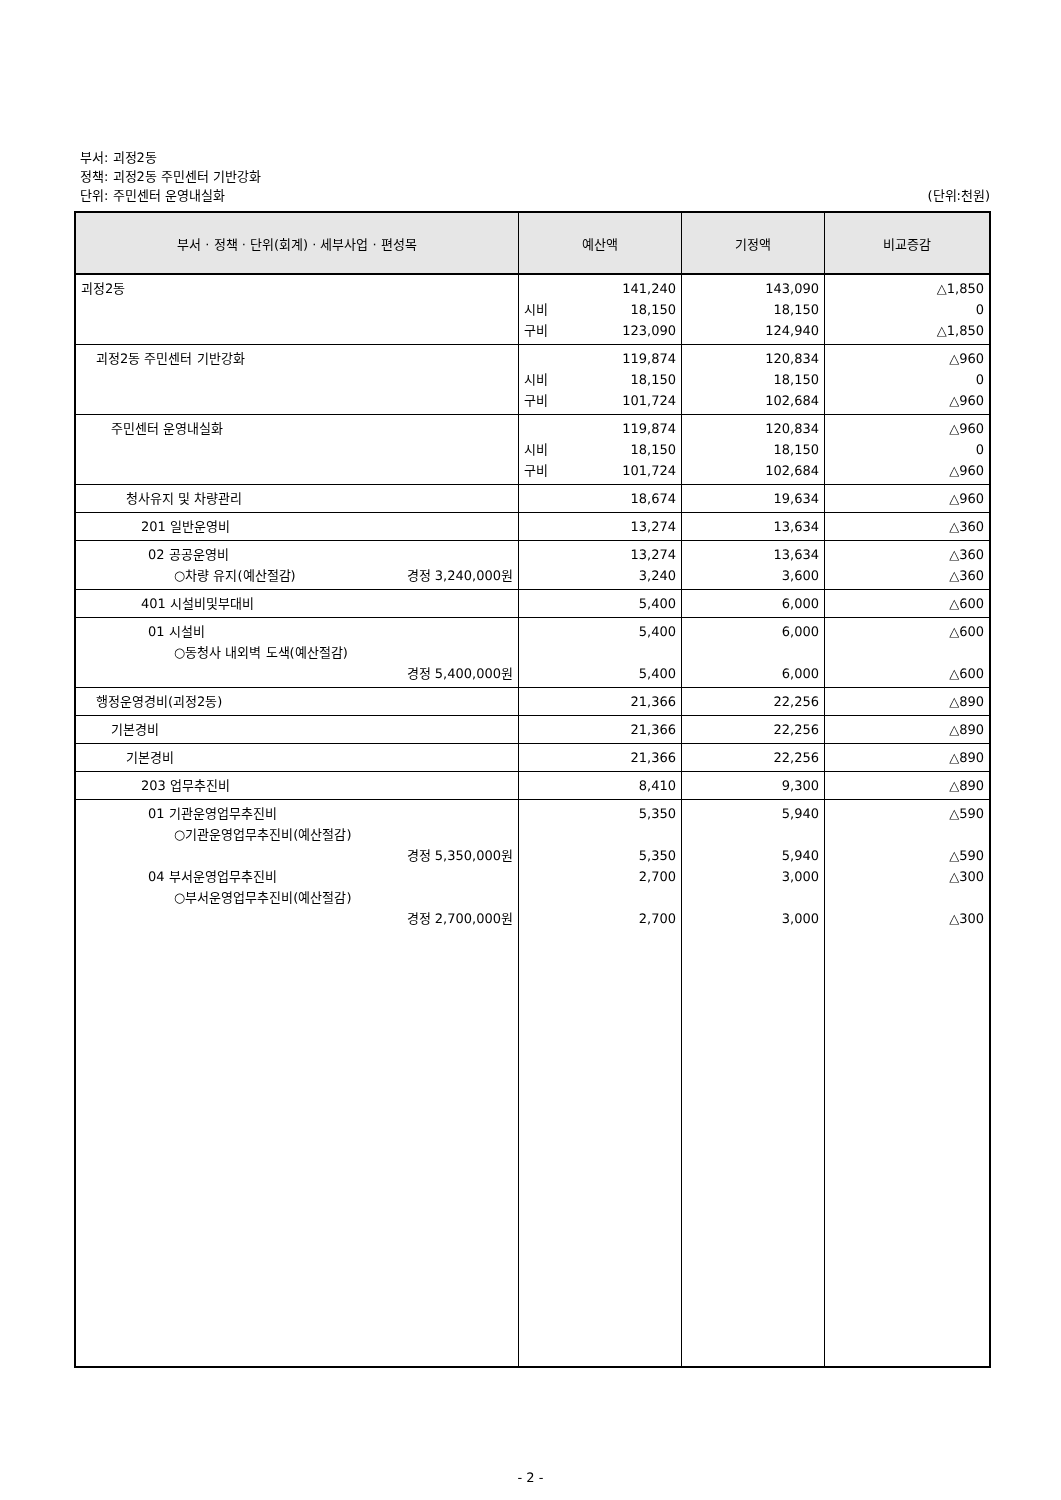부서: 괴정2동
정책: 괴정2동 주민센터 기반강화
단위: 주민센터 운영내실화 (단위:천원)
| 부서 · 정책 · 단위(회계) · 세부사업 · 편성목 | 예산액 | 기정액 | 비교증감 |
| --- | --- | --- | --- |
| 괴정2동 | 141,240 시비 18,150 구비 123,090 | 143,090 18,150 124,940 | △1,850 0 △1,850 |
| 괴정2동 주민센터 기반강화 | 119,874 시비 18,150 구비 101,724 | 120,834 18,150 102,684 | △960 0 △960 |
| 주민센터 운영내실화 | 119,874 시비 18,150 구비 101,724 | 120,834 18,150 102,684 | △960 0 △960 |
| 청사유지 및 차량관리 | 18,674 | 19,634 | △960 |
| 201 일반운영비 | 13,274 | 13,634 | △360 |
| 02 공공운영비 ○차량 유지(예산절감) 경정 3,240,000원 | 13,274 3,240 | 13,634 3,600 | △360 △360 |
| 401 시설비및부대비 | 5,400 | 6,000 | △600 |
| 01 시설비 ○동청사 내외벽 도색(예산절감) 경정 5,400,000원 | 5,400 5,400 | 6,000 6,000 | △600 △600 |
| 행정운영경비(괴정2동) | 21,366 | 22,256 | △890 |
| 기본경비 | 21,366 | 22,256 | △890 |
| 기본경비 | 21,366 | 22,256 | △890 |
| 203 업무추진비 | 8,410 | 9,300 | △890 |
| 01 기관운영업무추진비 ○기관운영업무추진비(예산절감) 경정 5,350,000원 04 부서운영업무추진비 ○부서운영업무추진비(예산절감) 경정 2,700,000원 | 5,350 5,350 2,700 2,700 | 5,940 5,940 3,000 3,000 | △590 △590 △300 △300 |
- 2 -